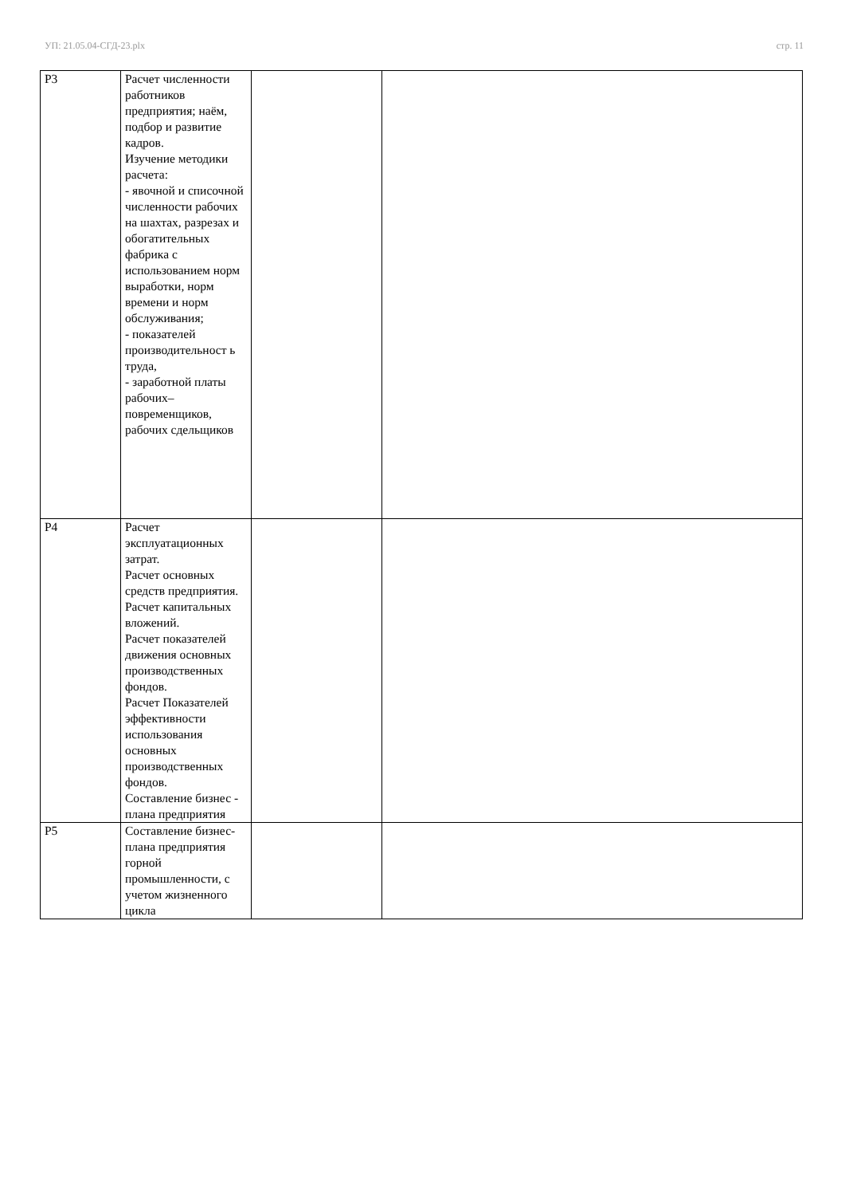УП: 21.05.04-СГД-23.plx стр. 11
| Р3 | Расчет численности работников предприятия; наём, подбор и развитие кадров. Изучение методики расчета: - явочной и списочной численности рабочих на шахтах, разрезах и обогатительных фабрика с использованием норм выработки, норм времени и норм обслуживания; - показателей производительност ь труда, - заработной платы рабочих–повременщиков, рабочих сдельщиков | | |
| Р4 | Расчет эксплуатационных затрат. Расчет основных средств предприятия. Расчет капитальных вложений. Расчет показателей движения основных производственных фондов. Расчет Показателей эффективности использования основных производственных фондов. Составление бизнес - плана предприятия | | |
| Р5 | Составление бизнес-плана предприятия горной промышленности, с учетом жизненного цикла | | |